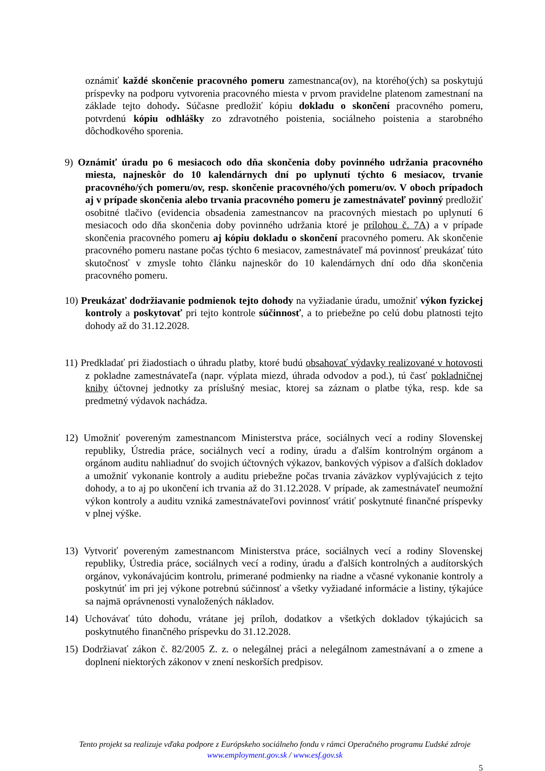oznámiť každé skončenie pracovného pomeru zamestnanca(ov), na ktorého(ých) sa poskytujú príspevky na podporu vytvorenia pracovného miesta v prvom pravidelne platenom zamestnaní na základe tejto dohody. Súčasne predložiť kópiu dokladu o skončení pracovného pomeru, potvrdenú kópiu odhlášky zo zdravotného poistenia, sociálneho poistenia a starobného dôchodkového sporenia.
9) Oznámiť úradu po 6 mesiacoch odo dňa skončenia doby povinného udržania pracovného miesta, najneskôr do 10 kalendárnych dní po uplynutí týchto 6 mesiacov, trvanie pracovného/ých pomeru/ov, resp. skončenie pracovného/ých pomeru/ov. V oboch prípadoch aj v prípade skončenia alebo trvania pracovného pomeru je zamestnávateľ povinný predložiť osobitné tlačivo (evidencia obsadenia zamestnancov na pracovných miestach po uplynutí 6 mesiacoch odo dňa skončenia doby povinného udržania ktoré je prílohou č. 7A) a v prípade skončenia pracovného pomeru aj kópiu dokladu o skončení pracovného pomeru. Ak skončenie pracovného pomeru nastane počas týchto 6 mesiacov, zamestnávateľ má povinnosť preukázať túto skutočnosť v zmysle tohto článku najneskôr do 10 kalendárnych dní odo dňa skončenia pracovného pomeru.
10) Preukázať dodržiavanie podmienok tejto dohody na vyžiadanie úradu, umožniť výkon fyzickej kontroly a poskytovať pri tejto kontrole súčinnosť, a to priebežne po celú dobu platnosti tejto dohody až do 31.12.2028.
11) Predkladať pri žiadostiach o úhradu platby, ktoré budú obsahovať výdavky realizované v hotovosti z pokladne zamestnávateľa (napr. výplata miezd, úhrada odvodov a pod.), tú časť pokladničnej knihy účtovnej jednotky za príslušný mesiac, ktorej sa záznam o platbe týka, resp. kde sa predmetný výdavok nachádza.
12) Umožniť povereným zamestnancom Ministerstva práce, sociálnych vecí a rodiny Slovenskej republiky, Ústredia práce, sociálnych vecí a rodiny, úradu a ďalším kontrolným orgánom a orgánom auditu nahliadnuť do svojich účtovných výkazov, bankových výpisov a ďalších dokladov a umožniť vykonanie kontroly a auditu priebežne počas trvania záväzkov vyplývajúcich z tejto dohody, a to aj po ukončení ich trvania až do 31.12.2028. V prípade, ak zamestnávateľ neumožní výkon kontroly a auditu vzniká zamestnávateľovi povinnosť vrátiť poskytnuté finančné príspevky v plnej výške.
13) Vytvoriť povereným zamestnancom Ministerstva práce, sociálnych vecí a rodiny Slovenskej republiky, Ústredia práce, sociálnych vecí a rodiny, úradu a ďalších kontrolných a audítorských orgánov, vykonávajúcim kontrolu, primerané podmienky na riadne a včasné vykonanie kontroly a poskytnúť im pri jej výkone potrebnú súčinnosť a všetky vyžiadané informácie a listiny, týkajúce sa najmä oprávnenosti vynaložených nákladov.
14) Uchovávať túto dohodu, vrátane jej príloh, dodatkov a všetkých dokladov týkajúcich sa poskytnutého finančného príspevku do 31.12.2028.
15) Dodržiavať zákon č. 82/2005 Z. z. o nelegálnej práci a nelegálnom zamestnávaní a o zmene a doplnení niektorých zákonov v znení neskorších predpisov.
Tento projekt sa realizuje vďaka podpore z Európskeho sociálneho fondu v rámci Operačného programu Ľudské zdroje
www.employment.gov.sk / www.esf.gov.sk
5